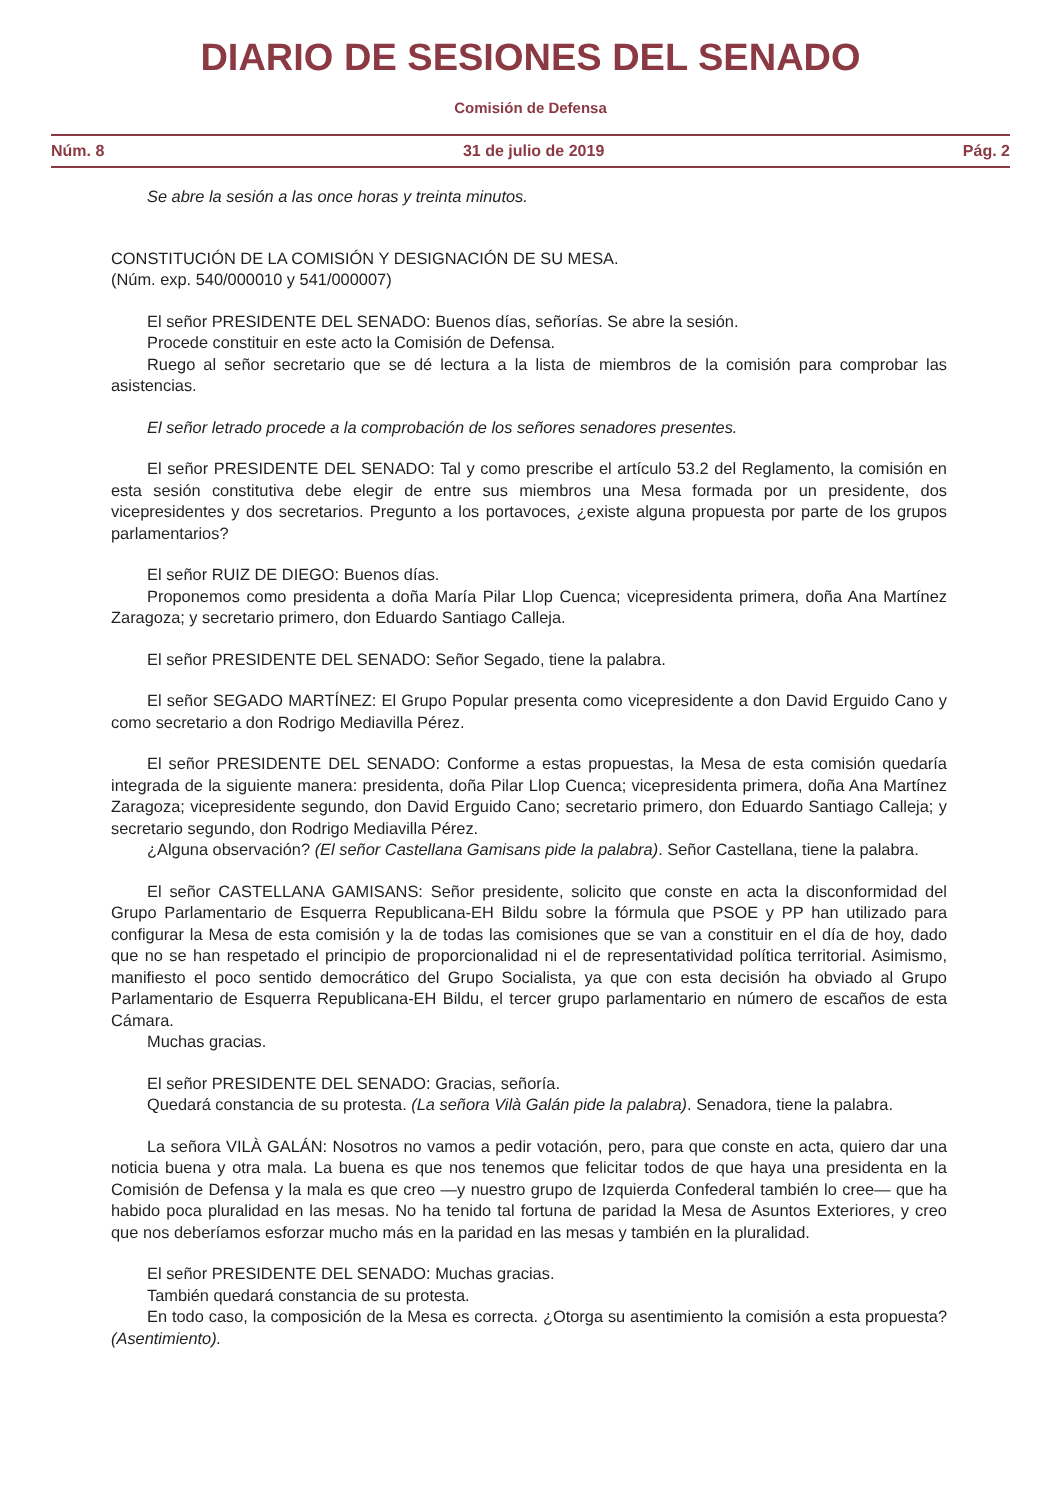DIARIO DE SESIONES DEL SENADO
Comisión de Defensa
Núm. 8 31 de julio de 2019 Pág. 2
Se abre la sesión a las once horas y treinta minutos.
CONSTITUCIÓN DE LA COMISIÓN Y DESIGNACIÓN DE SU MESA.
(Núm. exp. 540/000010 y 541/000007)
El señor PRESIDENTE DEL SENADO: Buenos días, señorías. Se abre la sesión.
Procede constituir en este acto la Comisión de Defensa.
Ruego al señor secretario que se dé lectura a la lista de miembros de la comisión para comprobar las asistencias.
El señor letrado procede a la comprobación de los señores senadores presentes.
El señor PRESIDENTE DEL SENADO: Tal y como prescribe el artículo 53.2 del Reglamento, la comisión en esta sesión constitutiva debe elegir de entre sus miembros una Mesa formada por un presidente, dos vicepresidentes y dos secretarios. Pregunto a los portavoces, ¿existe alguna propuesta por parte de los grupos parlamentarios?
El señor RUIZ DE DIEGO: Buenos días.
Proponemos como presidenta a doña María Pilar Llop Cuenca; vicepresidenta primera, doña Ana Martínez Zaragoza; y secretario primero, don Eduardo Santiago Calleja.
El señor PRESIDENTE DEL SENADO: Señor Segado, tiene la palabra.
El señor SEGADO MARTÍNEZ: El Grupo Popular presenta como vicepresidente a don David Erguido Cano y como secretario a don Rodrigo Mediavilla Pérez.
El señor PRESIDENTE DEL SENADO: Conforme a estas propuestas, la Mesa de esta comisión quedaría integrada de la siguiente manera: presidenta, doña Pilar Llop Cuenca; vicepresidenta primera, doña Ana Martínez Zaragoza; vicepresidente segundo, don David Erguido Cano; secretario primero, don Eduardo Santiago Calleja; y secretario segundo, don Rodrigo Mediavilla Pérez.
¿Alguna observación? (El señor Castellana Gamisans pide la palabra). Señor Castellana, tiene la palabra.
El señor CASTELLANA GAMISANS: Señor presidente, solicito que conste en acta la disconformidad del Grupo Parlamentario de Esquerra Republicana-EH Bildu sobre la fórmula que PSOE y PP han utilizado para configurar la Mesa de esta comisión y la de todas las comisiones que se van a constituir en el día de hoy, dado que no se han respetado el principio de proporcionalidad ni el de representatividad política territorial. Asimismo, manifiesto el poco sentido democrático del Grupo Socialista, ya que con esta decisión ha obviado al Grupo Parlamentario de Esquerra Republicana-EH Bildu, el tercer grupo parlamentario en número de escaños de esta Cámara.
Muchas gracias.
El señor PRESIDENTE DEL SENADO: Gracias, señoría.
Quedará constancia de su protesta. (La señora Vilà Galán pide la palabra). Senadora, tiene la palabra.
La señora VILÀ GALÁN: Nosotros no vamos a pedir votación, pero, para que conste en acta, quiero dar una noticia buena y otra mala. La buena es que nos tenemos que felicitar todos de que haya una presidenta en la Comisión de Defensa y la mala es que creo —y nuestro grupo de Izquierda Confederal también lo cree— que ha habido poca pluralidad en las mesas. No ha tenido tal fortuna de paridad la Mesa de Asuntos Exteriores, y creo que nos deberíamos esforzar mucho más en la paridad en las mesas y también en la pluralidad.
El señor PRESIDENTE DEL SENADO: Muchas gracias.
También quedará constancia de su protesta.
En todo caso, la composición de la Mesa es correcta. ¿Otorga su asentimiento la comisión a esta propuesta? (Asentimiento).